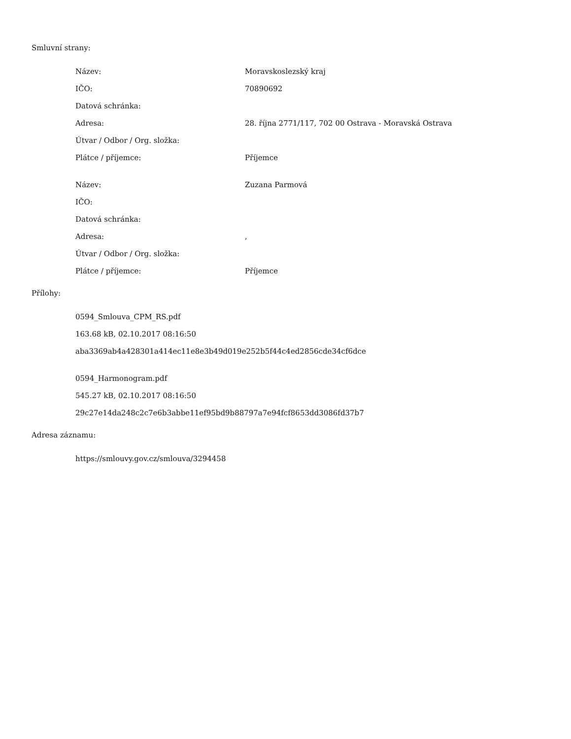Smluvní strany:
| Název: | Moravskoslezský kraj |
| IČO: | 70890692 |
| Datová schránka: | |
| Adresa: | 28. října 2771/117, 702 00 Ostrava - Moravská Ostrava |
| Útvar / Odbor / Org. složka: | |
| Plátce / příjemce: | Příjemce |
| Název: | Zuzana Parmová |
| IČO: | |
| Datová schránka: | |
| Adresa: | , |
| Útvar / Odbor / Org. složka: | |
| Plátce / příjemce: | Příjemce |
Přílohy:
0594_Smlouva_CPM_RS.pdf
163.68 kB, 02.10.2017 08:16:50
aba3369ab4a428301a414ec11e8e3b49d019e252b5f44c4ed2856cde34cf6dce
0594_Harmonogram.pdf
545.27 kB, 02.10.2017 08:16:50
29c27e14da248c2c7e6b3abbe11ef95bd9b88797a7e94fcf8653dd3086fd37b7
Adresa záznamu:
https://smlouvy.gov.cz/smlouva/3294458